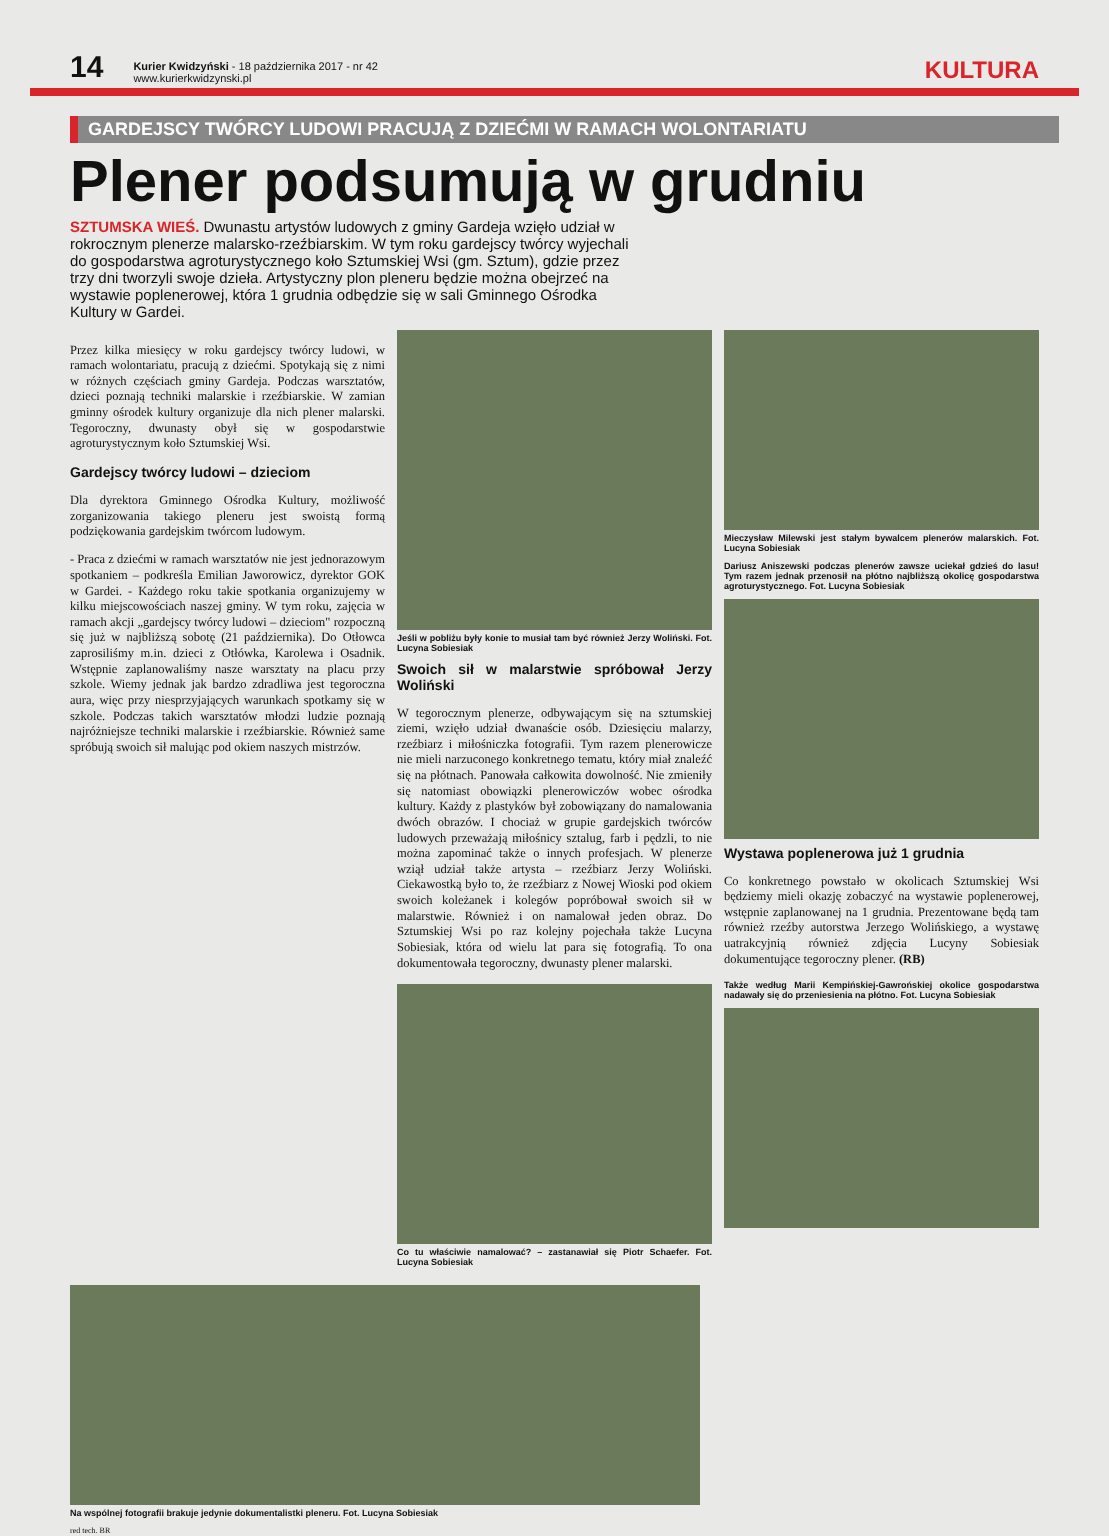14 Kurier Kwidzyński - 18 października 2017 - nr 42
www.kurierkwidzynski.pl KULTURA
GARDEJSCY TWÓRCY LUDOWI PRACUJĄ Z DZIEĆMI W RAMACH WOLONTARIATU
Plener podsumują w grudniu
SZTUMSKA WIEŚ. Dwunastu artystów ludowych z gminy Gardeja wzięło udział w rokrocznym plenerze malarsko-rzeźbiarskim. W tym roku gardejscy twórcy wyjechali do gospodarstwa agroturystycznego koło Sztumskiej Wsi (gm. Sztum), gdzie przez trzy dni tworzyli swoje dzieła. Artystyczny plon pleneru będzie można obejrzeć na wystawie poplenerowej, która 1 grudnia odbędzie się w sali Gminnego Ośrodka Kultury w Gardei.
Przez kilka miesięcy w roku gardejscy twórcy ludowi, w ramach wolontariatu, pracują z dziećmi. Spotykają się z nimi w różnych częściach gminy Gardeja. Podczas warsztatów, dzieci poznają techniki malarskie i rzeźbiarskie. W zamian gminny ośrodek kultury organizuje dla nich plener malarski. Tegoroczny, dwunasty obył się w gospodarstwie agroturystycznym koło Sztumskiej Wsi.
Gardejscy twórcy ludowi – dzieciom
Dla dyrektora Gminnego Ośrodka Kultury, możliwość zorganizowania takiego pleneru jest swoistą formą podziękowania gardejskim twórcom ludowym.
- Praca z dziećmi w ramach warsztatów nie jest jednorazowym spotkaniem – podkreśla Emilian Jaworowicz, dyrektor GOK w Gardei. - Każdego roku takie spotkania organizujemy w kilku miejscowościach naszej gminy. W tym roku, zajęcia w ramach akcji „gardejscy twórcy ludowi – dzieciom" rozpoczną się już w najbliższą sobotę (21 października). Do Otłowca zaprosiliśmy m.in. dzieci z Otłówka, Karolewa i Osadnik. Wstępnie zaplanowaliśmy nasze warsztaty na placu przy szkole. Wiemy jednak jak bardzo zdradliwa jest tegoroczna aura, więc przy niesprzyjających warunkach spotkamy się w szkole. Podczas takich warsztatów młodzi ludzie poznają najróżniejsze techniki malarskie i rzeźbiarskie. Również same spróbują swoich sił malując pod okiem naszych mistrzów.
Jeśli w pobliżu były konie to musiał tam być również Jerzy Woliński. Fot. Lucyna Sobiesiak
Swoich sił w malarstwie spróbował Jerzy Woliński
W tegorocznym plenerze, odbywającym się na sztumskiej ziemi, wzięło udział dwanaście osób. Dziesięciu malarzy, rzeźbiarz i miłośniczka fotografii. Tym razem plenerowicze nie mieli narzuconego konkretnego tematu, który miał znaleźć się na płótnach. Panowała całkowita dowolność. Nie zmieniły się natomiast obowiązki plenerowiczów wobec ośrodka kultury. Każdy z plastyków był zobowiązany do namalowania dwóch obrazów. I chociaż w grupie gardejskich twórców ludowych przeważają miłośnicy sztalug, farb i pędzli, to nie można zapominać także o innych profesjach. W plenerze wziął udział także artysta – rzeźbiarz Jerzy Woliński. Ciekawostką było to, że rzeźbiarz z Nowej Wioski pod okiem swoich koleżanek i kolegów popróbował swoich sił w malarstwie. Również i on namalował jeden obraz. Do Sztumskiej Wsi po raz kolejny pojechała także Lucyna Sobiesiak, która od wielu lat para się fotografią. To ona dokumentowała tegoroczny, dwunasty plener malarski.
Co tu właściwie namalować? – zastanawiał się Piotr Schaefer. Fot. Lucyna Sobiesiak
Mieczysław Milewski jest stałym bywalcem plenerów malarskich. Fot. Lucyna Sobiesiak
Dariusz Aniszewski podczas plenerów zawsze uciekał gdzieś do lasu! Tym razem jednak przenosił na płótno najbliższą okolicę gospodarstwa agroturystycznego. Fot. Lucyna Sobiesiak
Wystawa poplenerowa już 1 grudnia
Co konkretnego powstało w okolicach Sztumskiej Wsi będziemy mieli okazję zobaczyć na wystawie poplenerowej, wstępnie zaplanowanej na 1 grudnia. Prezentowane będą tam również rzeźby autorstwa Jerzego Wolińskiego, a wystawę uatrakcyjnią również zdjęcia Lucyny Sobiesiak dokumentujące tegoroczny plener. (RB)
Także według Marii Kempińskiej-Gawrońskiej okolice gospodarstwa nadawały się do przeniesienia na płótno. Fot. Lucyna Sobiesiak
Na wspólnej fotografii brakuje jedynie dokumentalistki pleneru. Fot. Lucyna Sobiesiak
red tech. BR